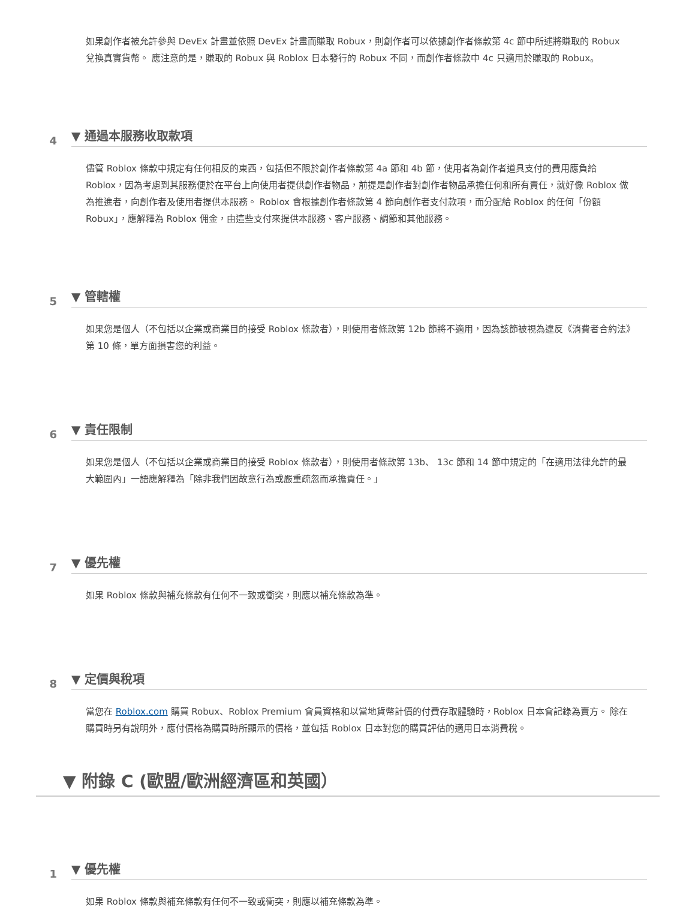如果創作者被允許參與 DevEx 計畫並依照 DevEx 計畫而賺取 Robux，則創作者可以依據創作者條款第 4c 節中所述將賺取的 Robux 兌換真實貨幣。 應注意的是，賺取的 Robux 與 Roblox 日本發行的 Robux 不同，而創作者條款中 4c 只適用於賺取的 Robux。
4
▼ 通過本服務收取款項
儘管 Roblox 條款中規定有任何相反的東西，包括但不限於創作者條款第 4a 節和 4b 節，使用者為創作者道具支付的費用應負給 Roblox，因為考慮到其服務便於在平台上向使用者提供創作者物品，前提是創作者對創作者物品承擔任何和所有責任，就好像 Roblox 做為推進者，向創作者及使用者提供本服務。 Roblox 會根據創作者條款第 4 節向創作者支付款項，而分配給 Roblox 的任何「份額 Robux」，應解釋為 Roblox 佣金，由這些支付來提供本服務、客户服務、調節和其他服務。
5
▼ 管轄權
如果您是個人（不包括以企業或商業目的接受 Roblox 條款者），則使用者條款第 12b 節將不適用，因為該節被視為違反《消費者合約法》第 10 條，單方面損害您的利益。
6
▼ 責任限制
如果您是個人（不包括以企業或商業目的接受 Roblox 條款者），則使用者條款第 13b、 13c 節和 14 節中規定的「在適用法律允許的最大範圍內」一語應解釋為「除非我們因故意行為或嚴重疏忽而承擔責任。」
7
▼ 優先權
如果 Roblox 條款與補充條款有任何不一致或衝突，則應以補充條款為準。
8
▼ 定價與稅項
當您在 Roblox.com 購買 Robux、Roblox Premium 會員資格和以當地貨幣計價的付費存取體驗時，Roblox 日本會記錄為賣方。 除在購買時另有說明外，應付價格為購買時所顯示的價格，並包括 Roblox 日本對您的購買評估的適用日本消費稅。
▼ 附錄 C (歐盟/歐洲經濟區和英國）
1
▼ 優先權
如果 Roblox 條款與補充條款有任何不一致或衝突，則應以補充條款為準。